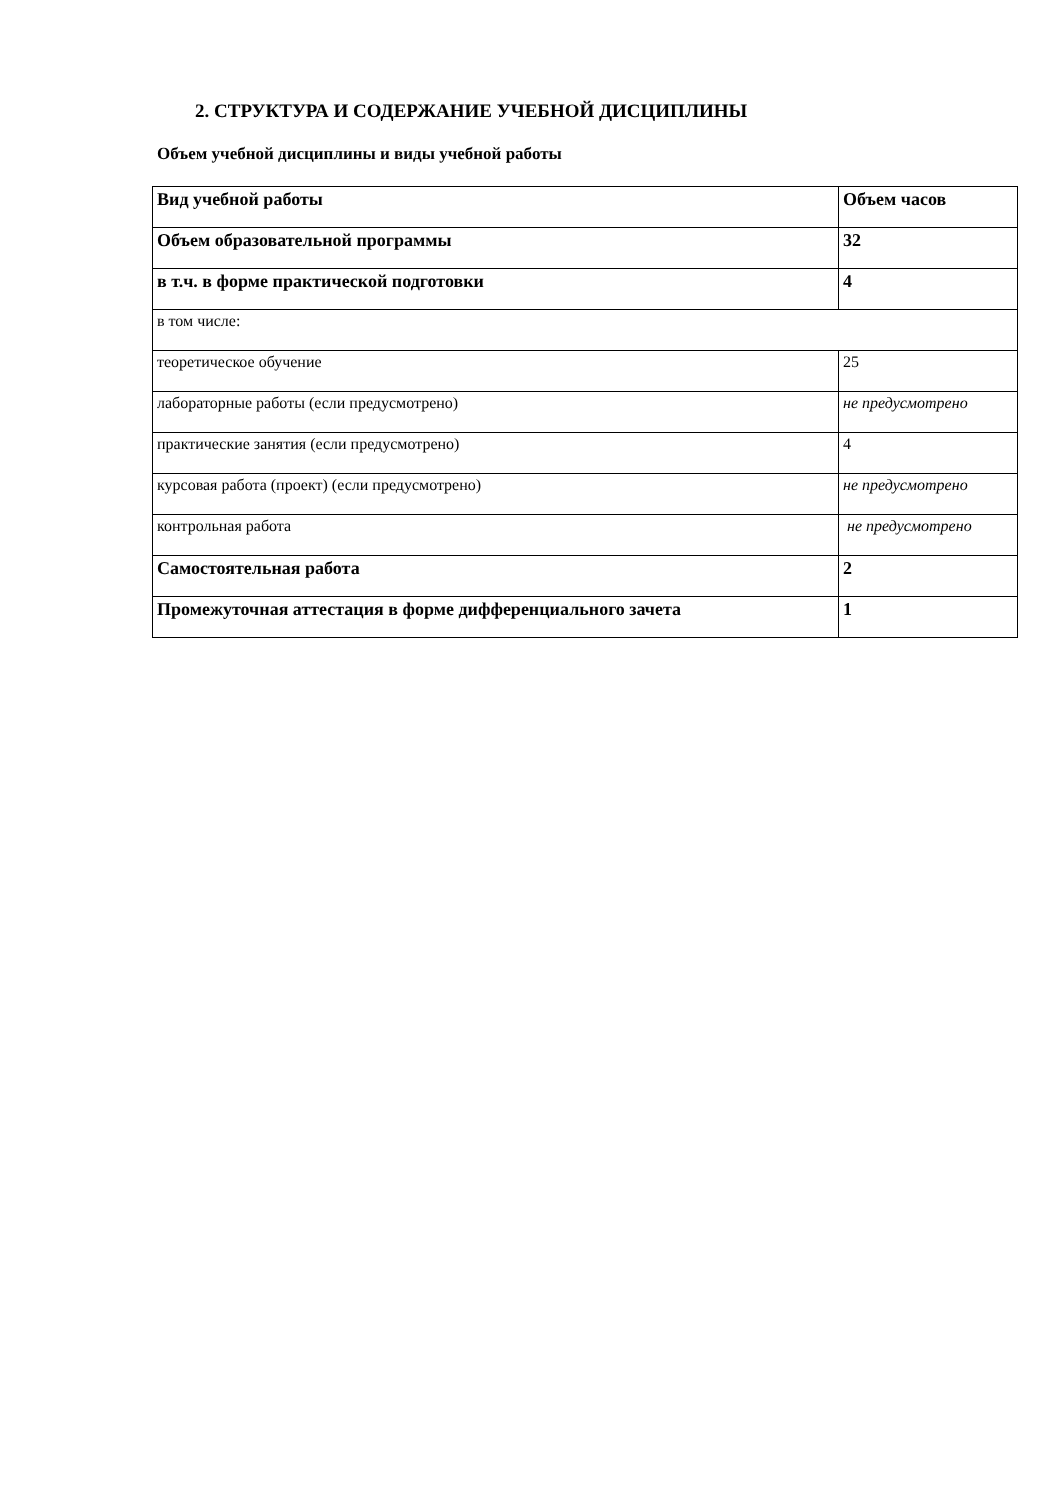2. СТРУКТУРА И СОДЕРЖАНИЕ УЧЕБНОЙ ДИСЦИПЛИНЫ
Объем учебной дисциплины и виды учебной работы
| Вид учебной работы | Объем часов |
| --- | --- |
| Объем образовательной программы | 32 |
| в т.ч. в форме практической подготовки | 4 |
| в том числе: | |
| теоретическое обучение | 25 |
| лабораторные работы (если предусмотрено) | не предусмотрено |
| практические занятия (если предусмотрено) | 4 |
| курсовая работа (проект) (если предусмотрено) | не предусмотрено |
| контрольная работа | не предусмотрено |
| Самостоятельная работа | 2 |
| Промежуточная аттестация в форме дифференциального зачета | 1 |